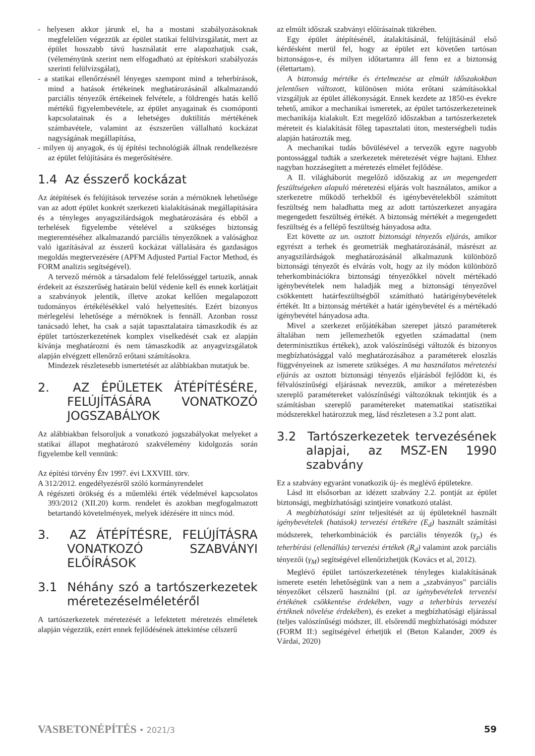- helyesen akkor járunk el, ha a mostani szabályozásoknak megfelelően végezzük az épület statikai felülvizsgálatát, mert az épület hosszabb távú használatát erre alapozhatjuk csak, (véleményünk szerint nem elfogadható az építéskori szabályozás szerinti felülvizsgálat),
- a statikai ellenőrzésnél lényeges szempont mind a teherbírások, mind a hatások értékeinek meghatározásánál alkalmazandó parciális tényezők értékeinek felvétele, a földrengés hatás kellő mértékű figyelembevétele, az épület anyagainak és csomóponti kapcsolatainak és a lehetséges duktilitás mértékének számbavétele, valamint az észszerűen vállalható kockázat nagyságának megállapítása,
- milyen új anyagok, és új építési technológiák állnak rendelkezésre az épület felújítására és megerősítésére.
1.4 Az ésszerő kockázat
Az átépítések és felújítások tervezése során a mérnöknek lehetősége van az adott épület konkrét szerkezeti kialakításának megállapítására és a tényleges anyagszilárdságok meghatározására és ebből a terhelések figyelembe vételével a szükséges biztonság megteremtéséhez alkalmazandó parciális tényezőknek a valósághoz való igazításával az ésszerű kockázat vállalására és gazdaságos megoldás megtervezésére (APFM Adjusted Partial Factor Method, és FORM analizis segítségével).
A tervező mérnök a társadalom felé felelősséggel tartozik, annak érdekeit az észszerűség határain belül védenie kell és ennek korlátjait a szabványok jelentik, illetve azokat kellően megalapozott tudományos értékélésékkel való helyettesítés. Ezért bizonyos mérlegelési lehetősége a mérnöknek is fennáll. Azonban rossz tanácsadó lehet, ha csak a saját tapasztalataira támaszkodik és az épület tartószerkezetének komplex viselkedését csak ez alapján kívánja meghatározni és nem támaszkodik az anyagvizsgálatok alapján elvégzett ellenőrző erőtani számításokra.
Mindezek részletesebb ismertetését az alábbiakban mutatjuk be.
2. AZ ÉPÜLETEK ÁTÉPÍTÉSÉRE, FELÚJÍTÁSÁRA VONATKOZÓ JOGSZABÁLYOK
Az alábbiakban felsoroljuk a vonatkozó jogszabályokat melyeket a statikai állapot meghatározó szakvélemény kidolgozás során figyelembe kell vennünk:
Az építési törvény Étv 1997. évi LXXVIII. törv.
A 312/2012. engedélyezésről szóló kormányrendelet
A régészeti örökség és a műemléki érték védelmével kapcsolatos 393/2012 (XII.20) korm. rendelet és azokban megfogalmazott betartandó követelmények, melyek idézésére itt nincs mód.
3. AZ ÁTÉPÍTÉSRE, FELÚJÍTÁSRA VONATKOZÓ SZABVÁNYI ELŐÍRÁSOK
3.1 Néhány szó a tartószerkezetek méretezéselméletéről
A tartószerkezetek méretezését a lefektetett méretezés elméletek alapján végezzük, ezért ennek fejlődésének áttekintése célszerű
az elmúlt időszak szabványi előírásainak tükrében.
Egy épület átépítésénél, átalakításánál, felújításánál első kérdésként merül fel, hogy az épület ezt követően tartósan biztonságos-e, és milyen időtartamra áll fenn ez a biztonság (élettartam).
A biztonság mértéke és értelmezése az elmúlt időszakokban jelentősen változott, különösen mióta erőtani számításokkal vizsgáljuk az épület állékonyságát. Ennek kezdete az 1850-es évekre tehető, amikor a mechanikai ismeretek, az épület tartószerkezeteinek mechanikája kialakult. Ezt megelőző időszakban a tartószerkezetek méreteit és kialakítását főleg tapasztalati úton, mesterségbeli tudás alapján határozták meg.
A mechanikai tudás bővülésével a tervezők egyre nagyobb pontossággal tudták a szerkezetek méretezését végre hajtani. Ehhez nagyban hozzásegített a méretezés elmélet fejlődése.
A II. világháborút megelőző időszakig az un megengedett feszültségeken alapuló méretezési eljárás volt használatos, amikor a szerkezetre működő terhekből és igénybevételekből számított feszültség nem haladhatta meg az adott tartószerkezet anyagára megengedett feszültség értékét. A biztonság mértékét a megengedett feszültség és a fellépő feszültség hányadosa adta.
Ezt követte az un. osztott biztonsági tényezős eljárás, amikor egyrészt a terhek és geometriák meghatározásánál, másrészt az anyagszilárdságok meghatározásánál alkalmazunk különböző biztonsági tényezőt és elvárás volt, hogy az ily módon különböző teherkombinációkra biztonsági tényezőkkel növelt mértékadó igénybevételek nem haladják meg a biztonsági tényezővel csökkentett határfeszültségből számítható határigénybevételek értékét. Itt a biztonság mértékét a határ igénybevétel és a mértékadó igénybevétel hányadosa adta.
Mivel a szerkezet erőjátékában szerepet játszó paraméterek általában nem jellemezhetők egyetlen számadattal (nem determinisztikus értékek), azok valószínűségi változók és bizonyos megbízhatósággal való meghatározásához a paraméterek eloszlás függvényeinek az ismerete szükséges. A ma használatos méretezési eljárás az osztott biztonsági tényezős eljárásból fejlődött ki, és félvalószínűségi eljárásnak nevezzük, amikor a méretezésben szereplő paramétereket valószínűségi változóknak tekintjük és a számításban szereplő paramétereket matematikai statisztikai módszerekkel határozzuk meg, lásd részletesen a 3.2 pont alatt.
3.2 Tartószerkezetek tervezésének alapjai, az MSZ-EN 1990 szabvány
Ez a szabvány egyaránt vonatkozik új- és meglévő épületekre.
Lásd itt elsősorban az idézett szabvány 2.2. pontját az épület biztonsági, megbízhatósági szintjeire vonatkozó utalást.
A megbízhatósági szint teljesítését az új épületeknél használt igénybevételek (hatások) tervezési értékére (E<sub>d</sub>) használt számítási módszerek, teherkombinációk és parciális tényezők (γ<sub>p</sub>) és teherbírási (ellenállás) tervezési értékek (R<sub>d</sub>) valamint azok parciális tényezői (γ<sub>M</sub>) segítségével ellenőrizhetjük (Kovács et al, 2012).
Meglévő épület tartószerkezetének tényleges kialakításának ismerete esetén lehetőségünk van a nem a „szabványos” parciális tényezőket célszerű használni (pl. az igénybevételek tervezési értékének csökkentése érdekében, vagy a teherbírás tervezési értéknek növelése érdekében), és ezeket a megbízhatósági eljárással (teljes valószínűségi módszer, ill. elsőrendű megbízhatósági módszer (FORM II:) segítségével érhetjük el (Beton Kalander, 2009 és Várdai, 2020)
VASBETONÉPÍTÉS • 2021/3 59